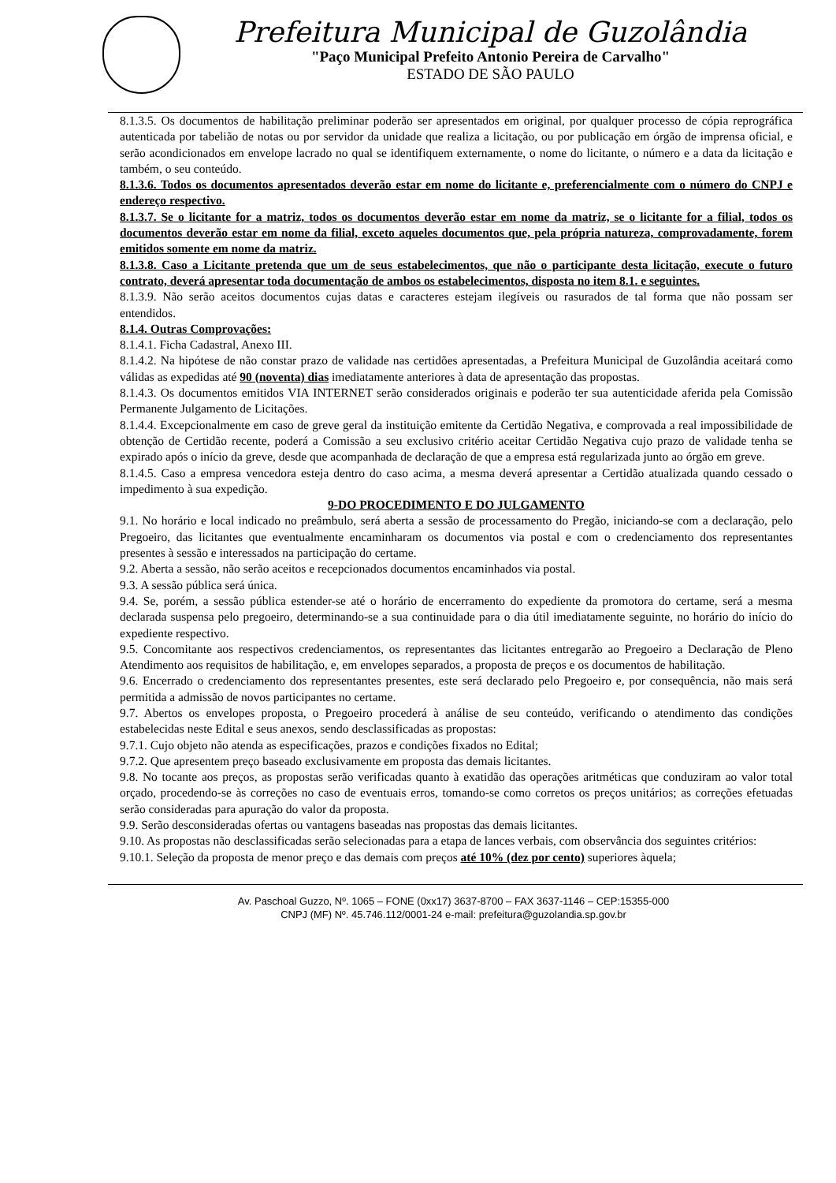Prefeitura Municipal de Guzolândia
"Paço Municipal Prefeito Antonio Pereira de Carvalho"
ESTADO DE SÃO PAULO
8.1.3.5. Os documentos de habilitação preliminar poderão ser apresentados em original, por qualquer processo de cópia reprográfica autenticada por tabelião de notas ou por servidor da unidade que realiza a licitação, ou por publicação em órgão de imprensa oficial, e serão acondicionados em envelope lacrado no qual se identifiquem externamente, o nome do licitante, o número e a data da licitação e também, o seu conteúdo.
8.1.3.6. Todos os documentos apresentados deverão estar em nome do licitante e, preferencialmente com o número do CNPJ e endereço respectivo.
8.1.3.7. Se o licitante for a matriz, todos os documentos deverão estar em nome da matriz, se o licitante for a filial, todos os documentos deverão estar em nome da filial, exceto aqueles documentos que, pela própria natureza, comprovadamente, forem emitidos somente em nome da matriz.
8.1.3.8. Caso a Licitante pretenda que um de seus estabelecimentos, que não o participante desta licitação, execute o futuro contrato, deverá apresentar toda documentação de ambos os estabelecimentos, disposta no item 8.1. e seguintes.
8.1.3.9. Não serão aceitos documentos cujas datas e caracteres estejam ilegíveis ou rasurados de tal forma que não possam ser entendidos.
8.1.4. Outras Comprovações:
8.1.4.1. Ficha Cadastral, Anexo III.
8.1.4.2. Na hipótese de não constar prazo de validade nas certidões apresentadas, a Prefeitura Municipal de Guzolândia aceitará como válidas as expedidas até 90 (noventa) dias imediatamente anteriores à data de apresentação das propostas.
8.1.4.3. Os documentos emitidos VIA INTERNET serão considerados originais e poderão ter sua autenticidade aferida pela Comissão Permanente Julgamento de Licitações.
8.1.4.4. Excepcionalmente em caso de greve geral da instituição emitente da Certidão Negativa, e comprovada a real impossibilidade de obtenção de Certidão recente, poderá a Comissão a seu exclusivo critério aceitar Certidão Negativa cujo prazo de validade tenha se expirado após o início da greve, desde que acompanhada de declaração de que a empresa está regularizada junto ao órgão em greve.
8.1.4.5. Caso a empresa vencedora esteja dentro do caso acima, a mesma deverá apresentar a Certidão atualizada quando cessado o impedimento à sua expedição.
9-DO PROCEDIMENTO E DO JULGAMENTO
9.1. No horário e local indicado no preâmbulo, será aberta a sessão de processamento do Pregão, iniciando-se com a declaração, pelo Pregoeiro, das licitantes que eventualmente encaminharam os documentos via postal e com o credenciamento dos representantes presentes à sessão e interessados na participação do certame.
9.2. Aberta a sessão, não serão aceitos e recepcionados documentos encaminhados via postal.
9.3. A sessão pública será única.
9.4. Se, porém, a sessão pública estender-se até o horário de encerramento do expediente da promotora do certame, será a mesma declarada suspensa pelo pregoeiro, determinando-se a sua continuidade para o dia útil imediatamente seguinte, no horário do início do expediente respectivo.
9.5. Concomitante aos respectivos credenciamentos, os representantes das licitantes entregarão ao Pregoeiro a Declaração de Pleno Atendimento aos requisitos de habilitação, e, em envelopes separados, a proposta de preços e os documentos de habilitação.
9.6. Encerrado o credenciamento dos representantes presentes, este será declarado pelo Pregoeiro e, por consequência, não mais será permitida a admissão de novos participantes no certame.
9.7. Abertos os envelopes proposta, o Pregoeiro procederá à análise de seu conteúdo, verificando o atendimento das condições estabelecidas neste Edital e seus anexos, sendo desclassificadas as propostas:
9.7.1. Cujo objeto não atenda as especificações, prazos e condições fixados no Edital;
9.7.2. Que apresentem preço baseado exclusivamente em proposta das demais licitantes.
9.8. No tocante aos preços, as propostas serão verificadas quanto à exatidão das operações aritméticas que conduziram ao valor total orçado, procedendo-se às correções no caso de eventuais erros, tomando-se como corretos os preços unitários; as correções efetuadas serão consideradas para apuração do valor da proposta.
9.9. Serão desconsideradas ofertas ou vantagens baseadas nas propostas das demais licitantes.
9.10. As propostas não desclassificadas serão selecionadas para a etapa de lances verbais, com observância dos seguintes critérios:
9.10.1. Seleção da proposta de menor preço e das demais com preços até 10% (dez por cento) superiores àquela;
Av. Paschoal Guzzo, Nº. 1065 – FONE (0xx17) 3637-8700 – FAX 3637-1146 – CEP:15355-000
CNPJ (MF) Nº. 45.746.112/0001-24 e-mail: prefeitura@guzolandia.sp.gov.br